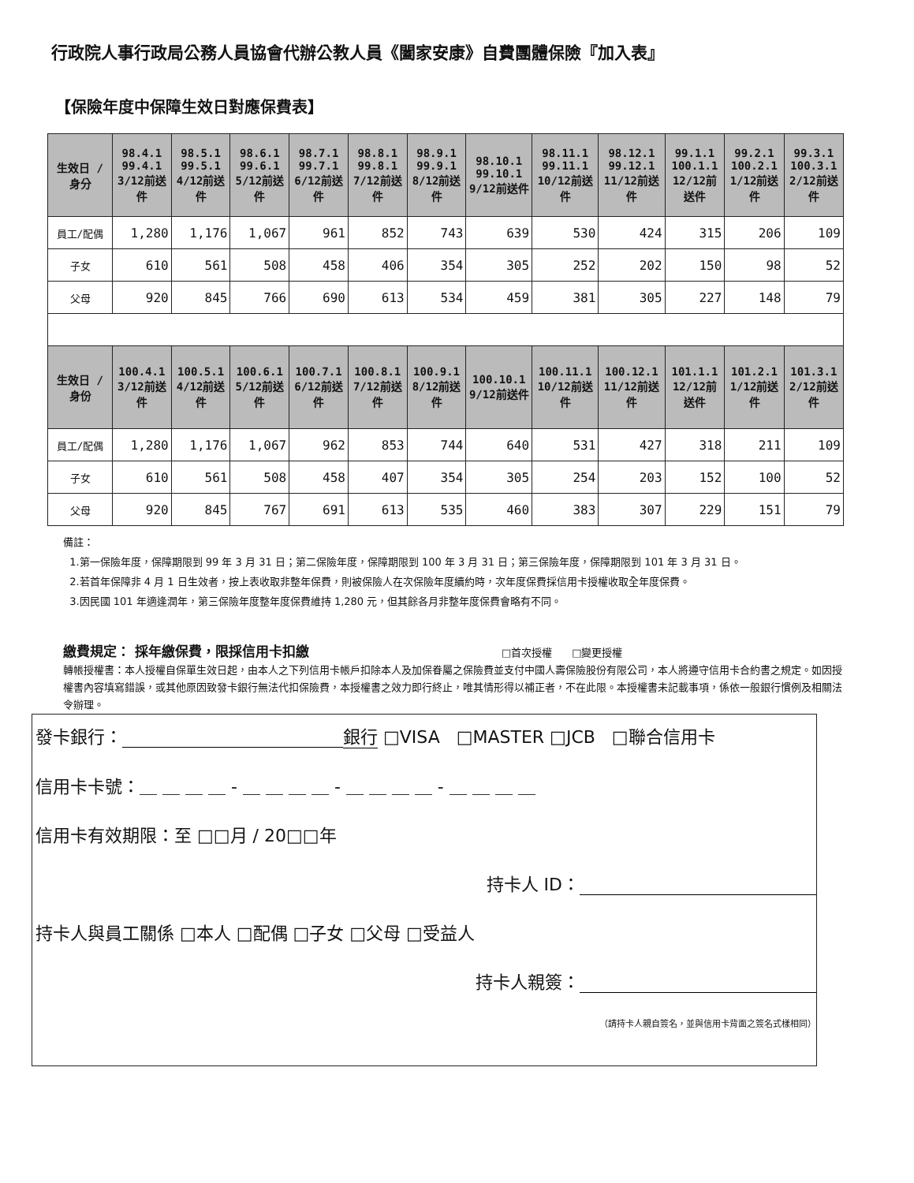行政院人事行政局公務人員協會代辦公教人員《闔家安康》自費團體保險『加入表』
【保險年度中保障生效日對應保費表】
| 生效日 / 身分 | 98.4.1 99.4.1 3/12前送件 | 98.5.1 99.5.1 4/12前送件 | 98.6.1 99.6.1 5/12前送件 | 98.7.1 99.7.1 6/12前送件 | 98.8.1 99.8.1 7/12前送件 | 98.9.1 99.9.1 8/12前送件 | 98.10.1 99.10.1 9/12前送件 | 98.11.1 99.11.1 10/12前送件 | 98.12.1 99.12.1 11/12前送件 | 99.1.1 100.1.1 12/12前送件 | 99.2.1 100.2.1 1/12前送件 | 99.3.1 100.3.1 2/12前送件 |
| --- | --- | --- | --- | --- | --- | --- | --- | --- | --- | --- | --- | --- |
| 員工/配偶 | 1,280 | 1,176 | 1,067 | 961 | 852 | 743 | 639 | 530 | 424 | 315 | 206 | 109 |
| 子女 | 610 | 561 | 508 | 458 | 406 | 354 | 305 | 252 | 202 | 150 | 98 | 52 |
| 父母 | 920 | 845 | 766 | 690 | 613 | 534 | 459 | 381 | 305 | 227 | 148 | 79 |
| 生效日 / 身份 | 100.4.1 3/12前送件 | 100.5.1 4/12前送件 | 100.6.1 5/12前送件 | 100.7.1 6/12前送件 | 100.8.1 7/12前送件 | 100.9.1 8/12前送件 | 100.10.1 9/12前送件 | 100.11.1 10/12前送件 | 100.12.1 11/12前送件 | 101.1.1 12/12前送件 | 101.2.1 1/12前送件 | 101.3.1 2/12前送件 |
| 員工/配偶 | 1,280 | 1,176 | 1,067 | 962 | 853 | 744 | 640 | 531 | 427 | 318 | 211 | 109 |
| 子女 | 610 | 561 | 508 | 458 | 407 | 354 | 305 | 254 | 203 | 152 | 100 | 52 |
| 父母 | 920 | 845 | 767 | 691 | 613 | 535 | 460 | 383 | 307 | 229 | 151 | 79 |
備註：
1.第一保險年度，保障期限到 99 年 3 月 31 日；第二保險年度，保障期限到 100 年 3 月 31 日；第三保險年度，保障期限到 101 年 3 月 31 日。
2.若首年保障非 4 月 1 日生效者，按上表收取非整年保費，則被保險人在次保險年度續約時，次年度保費採信用卡授權收取全年度保費。
3.因民國 101 年適逢潤年，第三保險年度整年度保費維持 1,280 元，但其餘各月非整年度保費會略有不同。
繳費規定： 採年繳保費，限採信用卡扣繳 □首次授權 □變更授權
轉帳授權書：本人授權自保單生效日起，由本人之下列信用卡帳戶扣除本人及加保眷屬之保險費並支付中國人壽保險股份有限公司，本人將遵守信用卡合約書之規定。如因授權書內容填寫錯誤，或其他原因致發卡銀行無法代扣保險費，本授權書之效力即行終止，唯其情形得以補正者，不在此限。本授權書未記載事項，係依一般銀行慣例及相關法令辦理。
發卡銀行： 銀行 □VISA □MASTER □JCB □聯合信用卡
信用卡卡號：＿ ＿ ＿ ＿ - ＿ ＿ ＿ ＿ - ＿ ＿ ＿ ＿ - ＿ ＿ ＿ ＿
信用卡有效期限：至 □□月 / 20□□年
持卡人 ID：
持卡人與員工關係 □本人 □配偶 □子女 □父母 □受益人
持卡人親簽：
（請持卡人親自簽名，並與信用卡背面之簽名式樣相同）